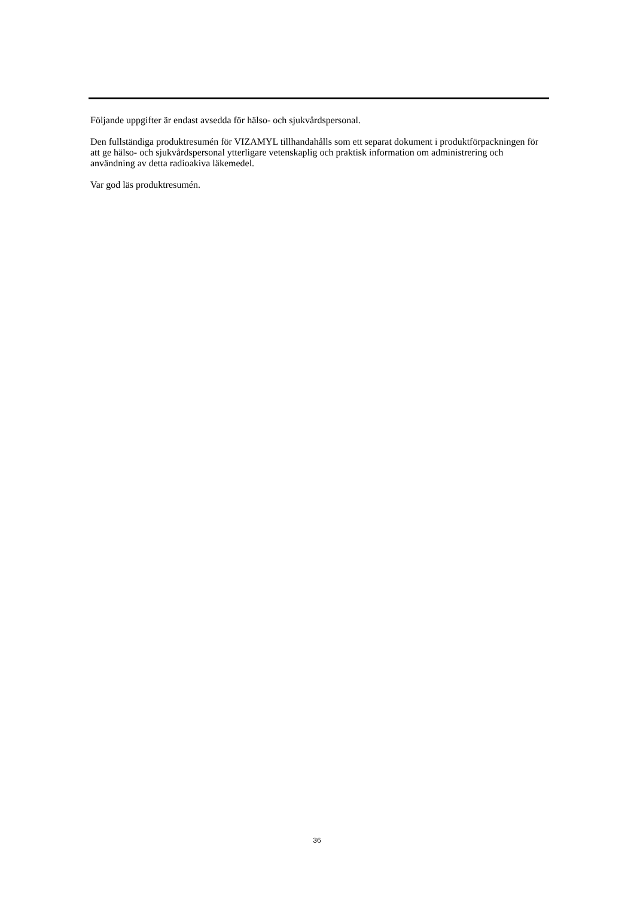Följande uppgifter är endast avsedda för hälso- och sjukvårdspersonal.
Den fullständiga produktresumén för VIZAMYL tillhandahålls som ett separat dokument i produktförpackningen för att ge hälso- och sjukvårdspersonal ytterligare vetenskaplig och praktisk information om administrering och användning av detta radioakiva läkemedel.
Var god läs produktresumén.
36